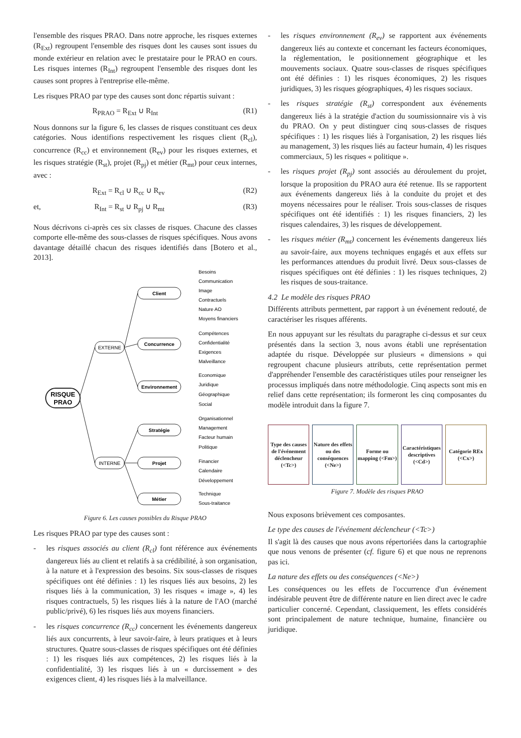l'ensemble des risques PRAO. Dans notre approche, les risques externes (R<sub>Ext</sub>) regroupent l'ensemble des risques dont les causes sont issues du monde extérieur en relation avec le prestataire pour le PRAO en cours. Les risques internes (R<sub>Int</sub>) regroupent l'ensemble des risques dont les causes sont propres à l'entreprise elle-même.
Les risques PRAO par type des causes sont donc répartis suivant :
R<sub>PRAO</sub> = R<sub>Ext</sub> ∪ R<sub>Int</sub> (R1)
Nous donnons sur la figure 6, les classes de risques constituant ces deux catégories. Nous identifions respectivement les risques client (R<sub>cl</sub>), concurrence (R<sub>cc</sub>) et environnement (R<sub>ev</sub>) pour les risques externes, et les risques stratégie (R<sub>st</sub>), projet (R<sub>pj</sub>) et métier (R<sub>mt</sub>) pour ceux internes, avec :
R<sub>Ext</sub> = R<sub>cl</sub> ∪ R<sub>cc</sub> ∪ R<sub>ev</sub> (R2)
et, R<sub>Int</sub> = R<sub>st</sub> ∪ R<sub>pj</sub> ∪ R<sub>mt</sub> (R3)
Nous décrivons ci-après ces six classes de risques. Chacune des classes comporte elle-même des sous-classes de risques spécifiques. Nous avons davantage détaillé chacun des risques identifiés dans [Botero et al., 2013].
RISQUE
PRAO
EXTERNE
INTERNE
Client
Concurrence
Environnement
Stratégie
Projet
Métier
Besoins
Communication
Image
Contractuels
Nature AO
Moyens financiers
Compétences
Confidentialité
Exigences
Malveillance
Economique
Juridique
Géographique
Social
Organisationnel
Management
Facteur humain
Politique
Financier
Calendaire
Développement
Technique
Sous-traitance
Figure 6. Les causes possibles du Risque PRAO
Les risques PRAO par type des causes sont :
- les risques associés au client (R<sub>cl</sub>) font référence aux événements dangereux liés au client et relatifs à sa crédibilité, à son organisation, à la nature et à l'expression des besoins. Six sous-classes de risques spécifiques ont été définies : 1) les risques liés aux besoins, 2) les risques liés à la communication, 3) les risques « image », 4) les risques contractuels, 5) les risques liés à la nature de l'AO (marché public/privé), 6) les risques liés aux moyens financiers.
- les risques concurrence (R<sub>cc</sub>) concernent les événements dangereux liés aux concurrents, à leur savoir-faire, à leurs pratiques et à leurs structures. Quatre sous-classes de risques spécifiques ont été définies : 1) les risques liés aux compétences, 2) les risques liés à la confidentialité, 3) les risques liés à un « durcissement » des exigences client, 4) les risques liés à la malveillance.
- les risques environnement (R<sub>ev</sub>) se rapportent aux événements dangereux liés au contexte et concernant les facteurs économiques, la réglementation, le positionnement géographique et les mouvements sociaux. Quatre sous-classes de risques spécifiques ont été définies : 1) les risques économiques, 2) les risques juridiques, 3) les risques géographiques, 4) les risques sociaux.
- les risques stratégie (R<sub>st</sub>) correspondent aux événements dangereux liés à la stratégie d'action du soumissionnaire vis à vis du PRAO. On y peut distinguer cinq sous-classes de risques spécifiques : 1) les risques liés à l'organisation, 2) les risques liés au management, 3) les risques liés au facteur humain, 4) les risques commerciaux, 5) les risques « politique ».
- les risques projet (R<sub>pj</sub>) sont associés au déroulement du projet, lorsque la proposition du PRAO aura été retenue. Ils se rapportent aux événements dangereux liés à la conduite du projet et des moyens nécessaires pour le réaliser. Trois sous-classes de risques spécifiques ont été identifiés : 1) les risques financiers, 2) les risques calendaires, 3) les risques de développement.
- les risques métier (R<sub>mt</sub>) concernent les événements dangereux liés au savoir-faire, aux moyens techniques engagés et aux effets sur les performances attendues du produit livré. Deux sous-classes de risques spécifiques ont été définies : 1) les risques techniques, 2) les risques de sous-traitance.
4.2 Le modèle des risques PRAO
Différents attributs permettent, par rapport à un événement redouté, de caractériser les risques afférents.
En nous appuyant sur les résultats du paragraphe ci-dessus et sur ceux présentés dans la section 3, nous avons établi une représentation adaptée du risque. Développée sur plusieurs « dimensions » qui regroupent chacune plusieurs attributs, cette représentation permet d'appréhender l'ensemble des caractéristiques utiles pour renseigner les processus impliqués dans notre méthodologie. Cinq aspects sont mis en relief dans cette représentation; ils formeront les cinq composantes du modèle introduit dans la figure 7.
Type des causes de l'événement déclencheur (<Tc>)
Nature des effets ou des conséquences (<Ne>)
Forme ou mapping (<Fm>) Caractéristiques descriptives (<Cd>)
Catégorie REx (<Cx>)
Figure 7. Modèle des risques PRAO
Nous exposons brièvement ces composantes.
Le type des causes de l'événement déclencheur (<Tc>)
Il s'agit là des causes que nous avons répertoriées dans la cartographie que nous venons de présenter (cf. figure 6) et que nous ne reprenons pas ici.
La nature des effets ou des conséquences (<Ne>)
Les conséquences ou les effets de l'occurrence d'un événement indésirable peuvent être de différente nature en lien direct avec le cadre particulier concerné. Cependant, classiquement, les effets considérés sont principalement de nature technique, humaine, financière ou juridique.